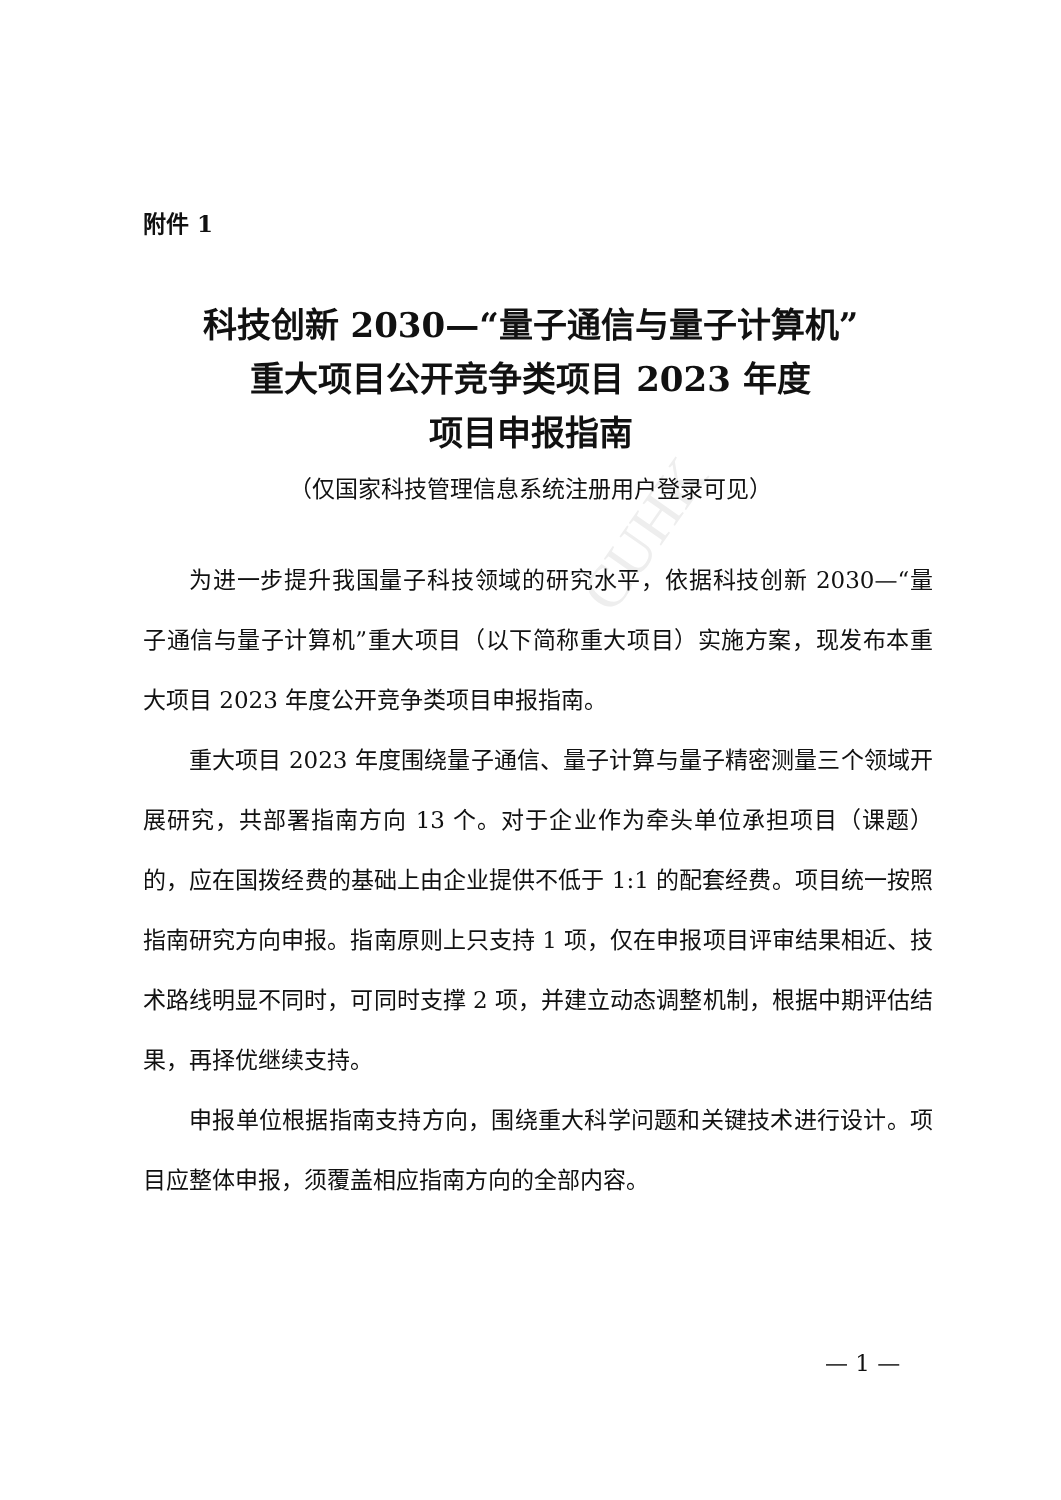CUHK
附件 1
科技创新 2030—“量子通信与量子计算机”
重大项目公开竞争类项目 2023 年度
项目申报指南
（仅国家科技管理信息系统注册用户登录可见）
为进一步提升我国量子科技领域的研究水平，依据科技创新 2030—“量子通信与量子计算机”重大项目（以下简称重大项目）实施方案，现发布本重大项目 2023 年度公开竞争类项目申报指南。
重大项目 2023 年度围绕量子通信、量子计算与量子精密测量三个领域开展研究，共部署指南方向 13 个。对于企业作为牵头单位承担项目（课题）的，应在国拨经费的基础上由企业提供不低于 1:1 的配套经费。项目统一按照指南研究方向申报。指南原则上只支持 1 项，仅在申报项目评审结果相近、技术路线明显不同时，可同时支撑 2 项，并建立动态调整机制，根据中期评估结果，再择优继续支持。
申报单位根据指南支持方向，围绕重大科学问题和关键技术进行设计。项目应整体申报，须覆盖相应指南方向的全部内容。
— 1 —